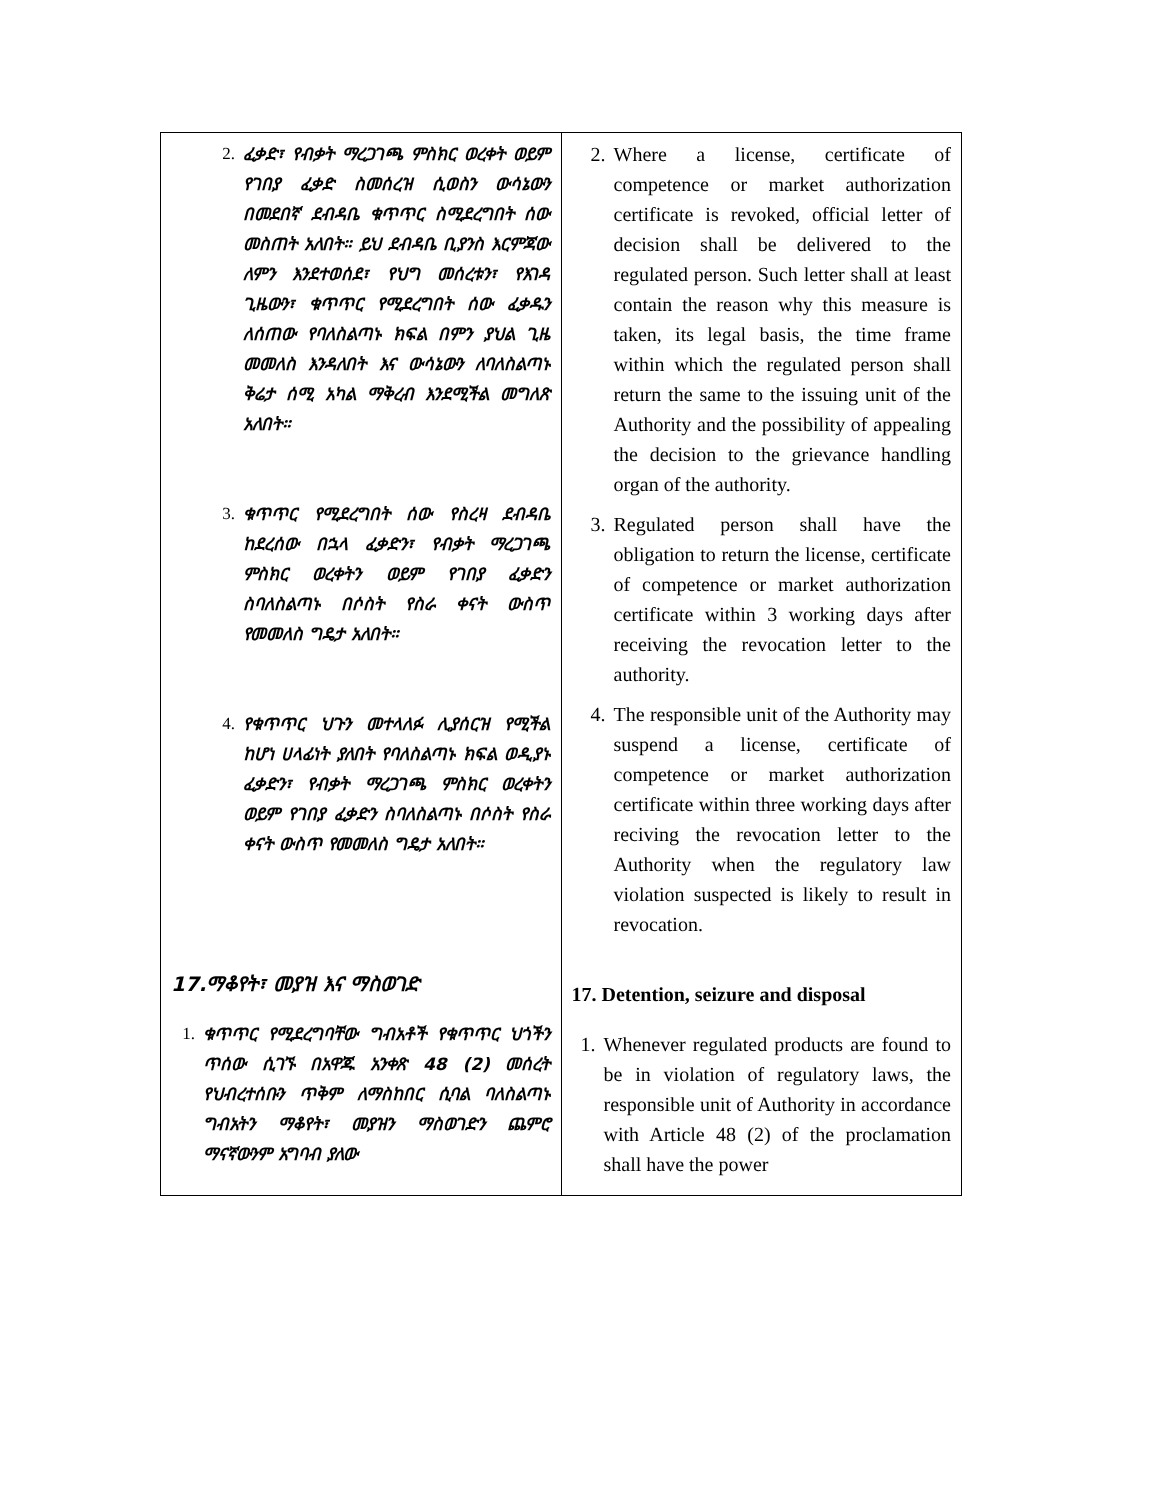| 2. ፈቃድ፣ የብቃት ማረጋገጫ ምስክር ወረቀት ወይም የገበያ ፈቃድ ስመሰረዝ ሲወስን ውሳኔውን በመደበኛ ደብዳቤ ቁጥጥር ስሚደረግበት ሰው መስጠት አለበት። ይህ ደብዳቤ ቢያንስ እርምጃው ለምን እንደተወሰደ፣ የህግ መሰረቱን፣ የእገዳ ጊዜውን፣ ቁጥጥር የሚደረግበት ሰው ፈቃዱን ለሰጠው የባለስልጣኑ ክፍል በምን ያህል ጊዜ መመለስ እንዳለበት እና ውሳኔውን ለባለስልጣኑ ቅሬታ ሰሚ አካል ማቅረብ እንደሚችል መግለጽ አለበት። 3. ቁጥጥር የሚደረግበት ሰው የስረዛ ደብዳቤ ከደረሰው በኋላ ፈቃድን፣ የብቃት ማረጋገጫ ምስክር ወረቀትን ወይም የገበያ ፈቃድን ስባለስልጣኑ በሶስት የስራ ቀናት ውስጥ የመመለስ ግዴታ አለበት። 4. የቁጥጥር ህጉን መተላለፉ ሊያሰርዝ የሚችል ከሆነ ሀላፊነት ያለበት የባለስልጣኑ ክፍል ወዲያኑ ፈቃድን፣ የብቃት ማረጋገጫ ምስክር ወረቀትን ወይም የገበያ ፈቃድን ስባለስልጣኑ በሶስት የስራ ቀናት ውስጥ የመመለስ ግዴታ አለበት። 17.ማቆየት፣ መያዝ እና ማስወገድ 1. ቁጥጥር የሚደረግባቸው ግብአቶች የቁጥጥር ህጎችን ጥሰው ሲገኙ በአዋጁ አንቀጽ 48 (2) መሰረት የህብረተሰቡን ጥቅም ለማስከበር ሲባል ባለስልጣኑ ግብአትን ማቆየት፣ መያዝን ማስወገድን ጨምሮ ማናኛውንም አግባብ ያለው | 2. Where a license, certificate of competence or market authorization certificate is revoked, official letter of decision shall be delivered to the regulated person. Such letter shall at least contain the reason why this measure is taken, its legal basis, the time frame within which the regulated person shall return the same to the issuing unit of the Authority and the possibility of appealing the decision to the grievance handling organ of the authority. 3. Regulated person shall have the obligation to return the license, certificate of competence or market authorization certificate within 3 working days after receiving the revocation letter to the authority. 4. The responsible unit of the Authority may suspend a license, certificate of competence or market authorization certificate within three working days after reciving the revocation letter to the Authority when the regulatory law violation suspected is likely to result in revocation. 17. Detention, seizure and disposal 1. Whenever regulated products are found to be in violation of regulatory laws, the responsible unit of Authority in accordance with Article 48 (2) of the proclamation shall have the power |